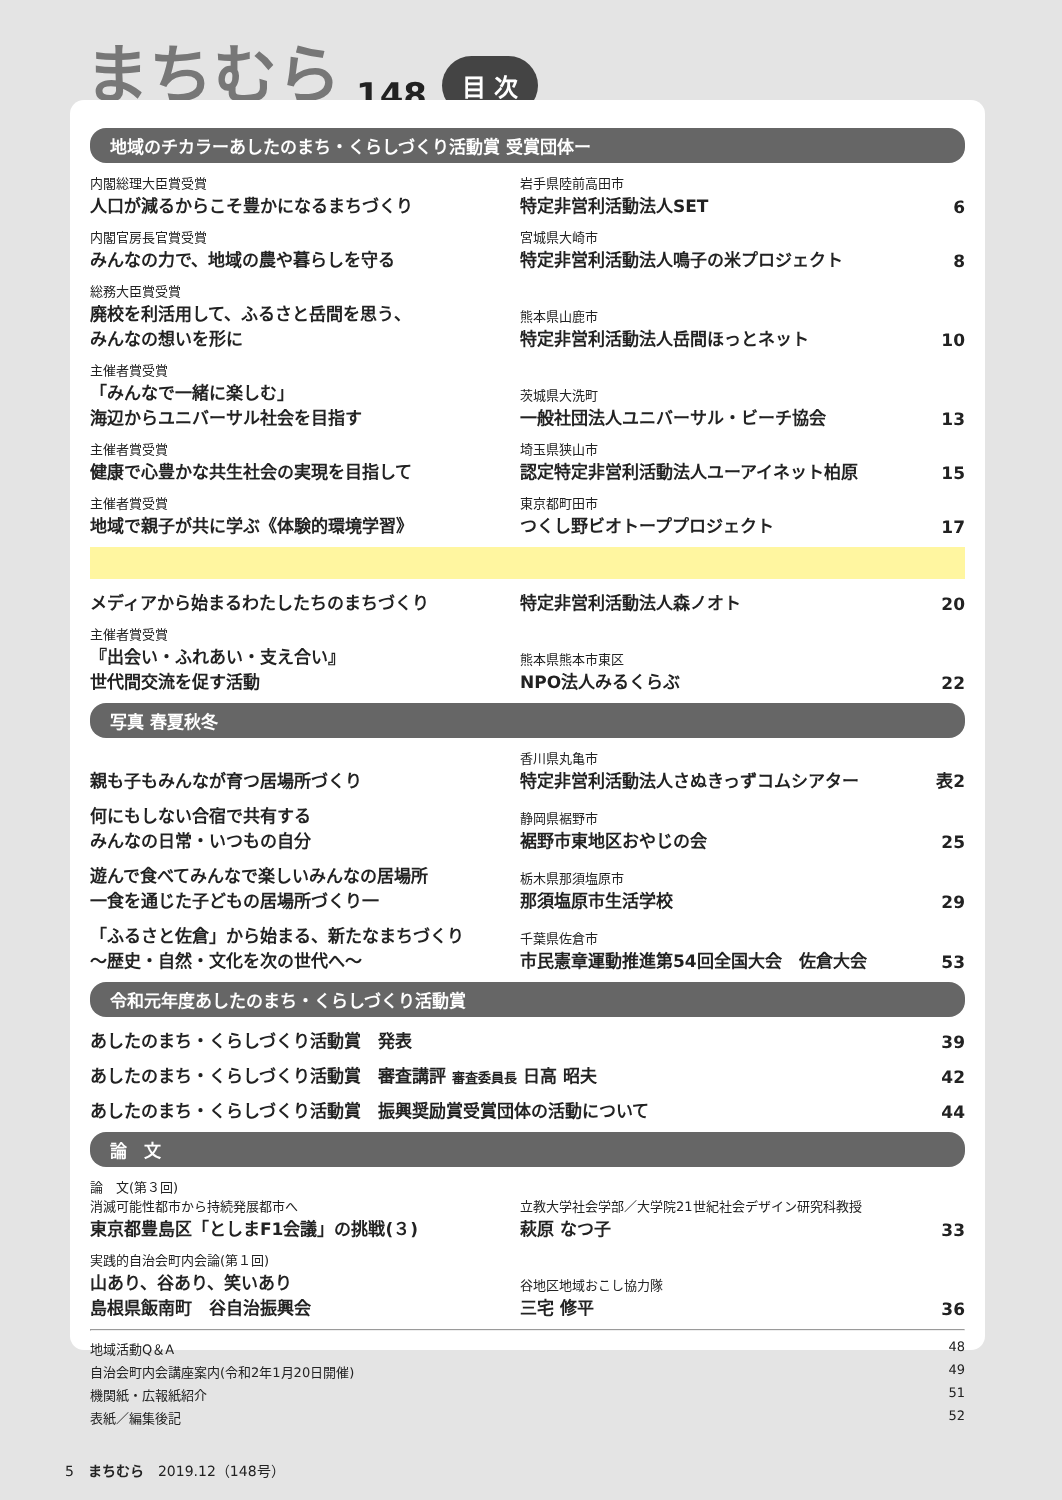まちむら 148 目 次
地域のチカラーあしたのまち・くらしづくり活動賞 受賞団体ー
内閣総理大臣賞受賞
人口が減るからこそ豊かになるまちづくり
岩手県陸前高田市
特定非営利活動法人SET
6
内閣官房長官賞受賞
みんなの力で、地域の農や暮らしを守る
宮城県大崎市
特定非営利活動法人鳴子の米プロジェクト
8
総務大臣賞受賞
廃校を利活用して、ふるさと岳間を思う、
みんなの想いを形に
熊本県山鹿市
特定非営利活動法人岳間ほっとネット
10
主催者賞受賞
「みんなで一緒に楽しむ」
海辺からユニバーサル社会を目指す
茨城県大洗町
一般社団法人ユニバーサル・ビーチ協会
13
主催者賞受賞
健康で心豊かな共生社会の実現を目指して
埼玉県狭山市
認定特定非営利活動法人ユーアイネット柏原
15
主催者賞受賞
地域で親子が共に学ぶ《体験的環境学習》
東京都町田市
つくし野ビオトーププロジェクト
17
メディアから始まるわたしたちのまちづくり
特定非営利活動法人森ノオト
20
主催者賞受賞
『出会い・ふれあい・支え合い』
世代間交流を促す活動
熊本県熊本市東区
NPO法人みるくらぶ
22
写真 春夏秋冬
親も子もみんなが育つ居場所づくり
香川県丸亀市
特定非営利活動法人さぬきっずコムシアター
表2
何にもしない合宿で共有する
みんなの日常・いつもの自分
静岡県裾野市
裾野市東地区おやじの会
25
遊んで食べてみんなで楽しいみんなの居場所
一食を通じた子どもの居場所づくり一
栃木県那須塩原市
那須塩原市生活学校
29
「ふるさと佐倉」から始まる、新たなまちづくり
～歴史・自然・文化を次の世代へ～
千葉県佐倉市
市民憲章運動推進第54回全国大会　佐倉大会
53
令和元年度あしたのまち・くらしづくり活動賞
あしたのまち・くらしづくり活動賞　発表
39
あしたのまち・くらしづくり活動賞　審査講評 審査委員長 日高 昭夫
42
あしたのまち・くらしづくり活動賞　振興奨励賞受賞団体の活動について
44
論　文
論　文(第３回)
消滅可能性都市から持続発展都市へ
東京都豊島区「としまF1会議」の挑戦(３)
立教大学社会学部／大学院21世紀社会デザイン研究科教授
萩原 なつ子
33
実践的自治会町内会論(第１回)
山あり、谷あり、笑いあり
島根県飯南町　谷自治振興会
谷地区地域おこし協力隊
三宅 修平
36
地域活動Q＆A 48
自治会町内会講座案内(令和2年1月20日開催) 49
機関紙・広報紙紹介 51
表紙／編集後記 52
5　まちむら　2019.12（148号）